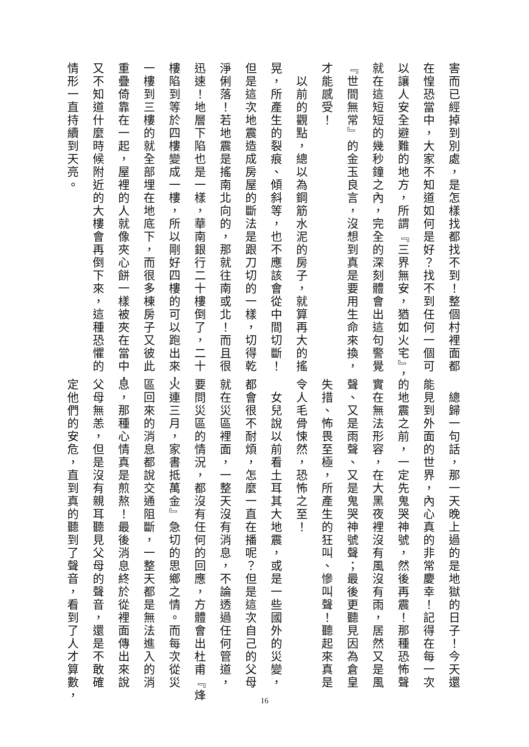害而已經掉到別處，是怎樣找都找不到！整個村裡面都
在惶恐當中，大家不知道如何是好？找不到任何一個可
以讓人安全避難的地方，所謂『三界無安，猶如火宅』，
就在這短短的幾秒鐘之內，完全的深刻體會出這句警覺
『世間無常』的金玉良言，沒想到真是要用生命來換，
才能感受！
　以前的觀點，總以為鋼筋水泥的房子，就算再大的搖
晃，所產生的裂痕、傾斜等，也不應該會從中間切斷！
但是這次地震造成房屋的斷法是跟刀切的一樣，切得乾
淨俐落！若地震是搖南北向的，那就往南或北！而且很
迅速！地層下陷也是一樣，華南銀行二十樓倒了，二十
樓陷到等於四樓變成一樓，所以剛好四樓的可以跑出來，
一樓到三樓的就全部埋在地底下，而很多棟房子又彼此
重疊倚靠在一起，屋裡的人就像夾心餅一樣被夾在當中，
又不知道什麼時候附近的大樓會再倒下來，這種恐懼的
情形一直持續到天亮。
　總歸一句話，那一天晚上過的是地獄的日子！今天還
能見到外面的世界，內心真的非常慶幸！記得在每一次
的地震之前，一定先鬼哭神號，然後再震！那種恐怖聲
實在無法形容，在大黑夜裡沒有風沒有雨，居然又是風
聲、又是雨聲、又是鬼哭神號聲；最後更聽見因為倉皇
失措、怖畏至極，所產生的狂叫、慘叫聲！聽起來真是
令人毛骨悚然，恐怖之至！
　女兒說以前看土耳其大地震，或是一些國外的災變，
都會很不耐煩，怎麼一直在播呢？但是這次自己的父母
就在災區裡面，一整天沒有消息，不論透過任何管道，
要問災區的情況，都沒有任何的回應，方體會出杜甫『烽
火連三月，家書抵萬金』急切的思鄉之情。而每次從災
區回來的消息都說交通阻斷，一整天都是無法進入的消
息，那種心情真是煎熬！最後消息終於從裡面傳出來說
父母無恙，但是沒有親耳聽見父母的聲音，還是不敢確
定他們的安危，直到真的聽到了聲音，看到了人才算數，
16